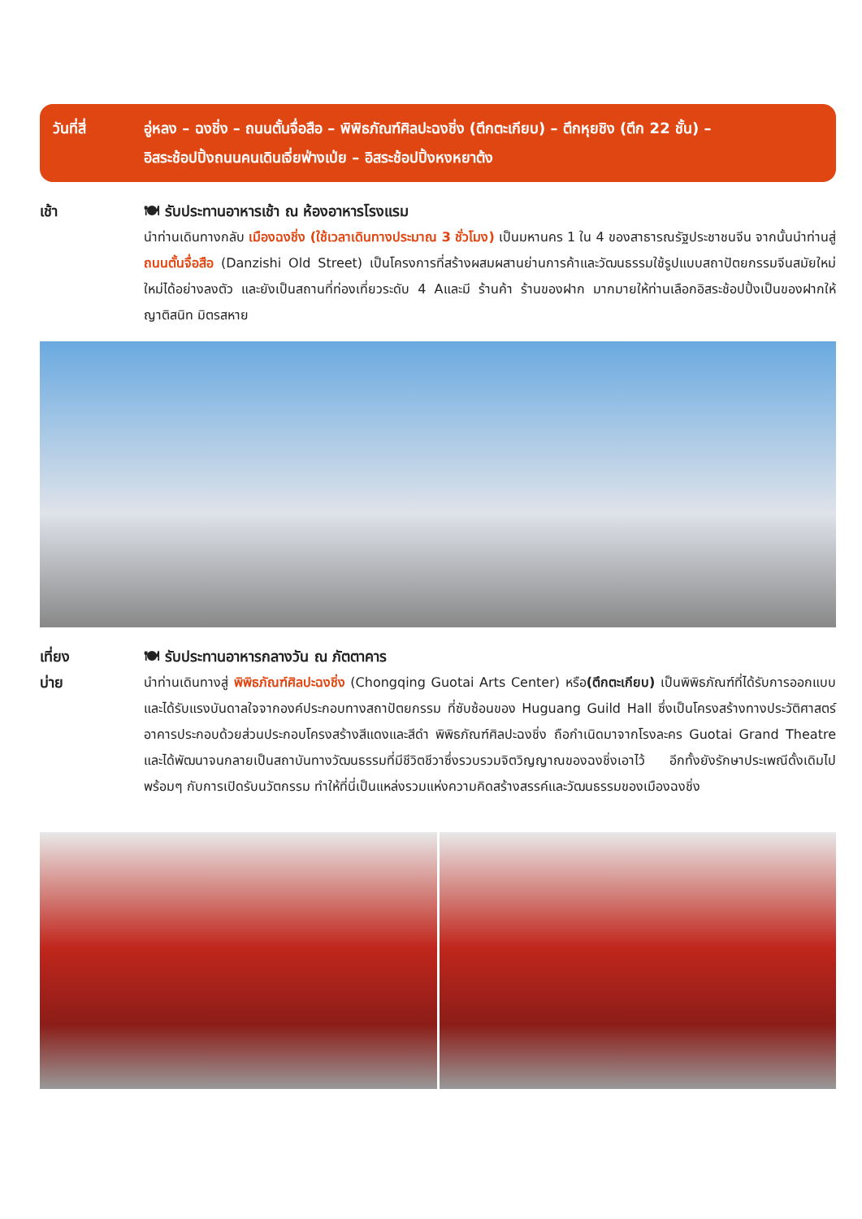วันที่สี่ อู่หลง – ฉงชิ่ง – ถนนตั้นจื่อสือ – พิพิธภัณฑ์ศิลปะฉงชิ่ง (ตึกตะเกียบ) – ตึกหุยชิง (ตึก 22 ชั้น) –
อิสระช้อปปิ้งถนนคนเดินเจี่ยฟ่างเป่ย – อิสระช้อปปิ้งหงหยาต้ง
เช้า 🍽 รับประทานอาหารเช้า ณ ห้องอาหารโรงแรม
นำท่านเดินทางกลับ เมืองฉงชิ่ง (ใช้เวลาเดินทางประมาณ 3 ชั่วโมง) เป็นมหานคร 1 ใน 4 ของสาธารณรัฐประชาชนจีน จากนั้นนำท่านสู่ ถนนตั้นจื่อสือ (Danzishi Old Street) เป็นโครงการที่สร้างผสมผสานย่านการค้าและวัฒนธรรมใช้รูปแบบสถาปัตยกรรมจีนสมัยใหม่ใหม่ได้อย่างลงตัว และยังเป็นสถานที่ท่องเที่ยวระดับ 4 Aและมี ร้านค้า ร้านของฝาก มากมายให้ท่านเลือกอิสระช้อปปิ้งเป็นของฝากให้ญาติสนิท มิตรสหาย
เที่ยง
บ่าย
🍽 รับประทานอาหารกลางวัน ณ ภัตตาคาร
นำท่านเดินทางสู่ พิพิธภัณฑ์ศิลปะฉงชิ่ง (Chongqing Guotai Arts Center) หรือ(ตึกตะเกียบ) เป็นพิพิธภัณฑ์ที่ได้รับการออกแบบและได้รับแรงบันดาลใจจากองค์ประกอบทางสถาปัตยกรรม ที่ซับซ้อนของ Huguang Guild Hall ซึ่งเป็นโครงสร้างทางประวัติศาสตร์ อาคารประกอบด้วยส่วนประกอบโครงสร้างสีแดงและสีดำ พิพิธภัณฑ์ศิลปะฉงชิ่ง ถือกำเนิดมาจากโรงละคร Guotai Grand Theatre และได้พัฒนาจนกลายเป็นสถาบันทางวัฒนธรรมที่มีชีวิตชีวาซึ่งรวบรวมจิตวิญญาณของฉงชิ่งเอาไว้ อีกทั้งยังรักษาประเพณีดั้งเดิมไปพร้อมๆ กับการเปิดรับนวัตกรรม ทำให้ที่นี่เป็นแหล่งรวมแห่งความคิดสร้างสรรค์และวัฒนธรรมของเมืองฉงชิ่ง